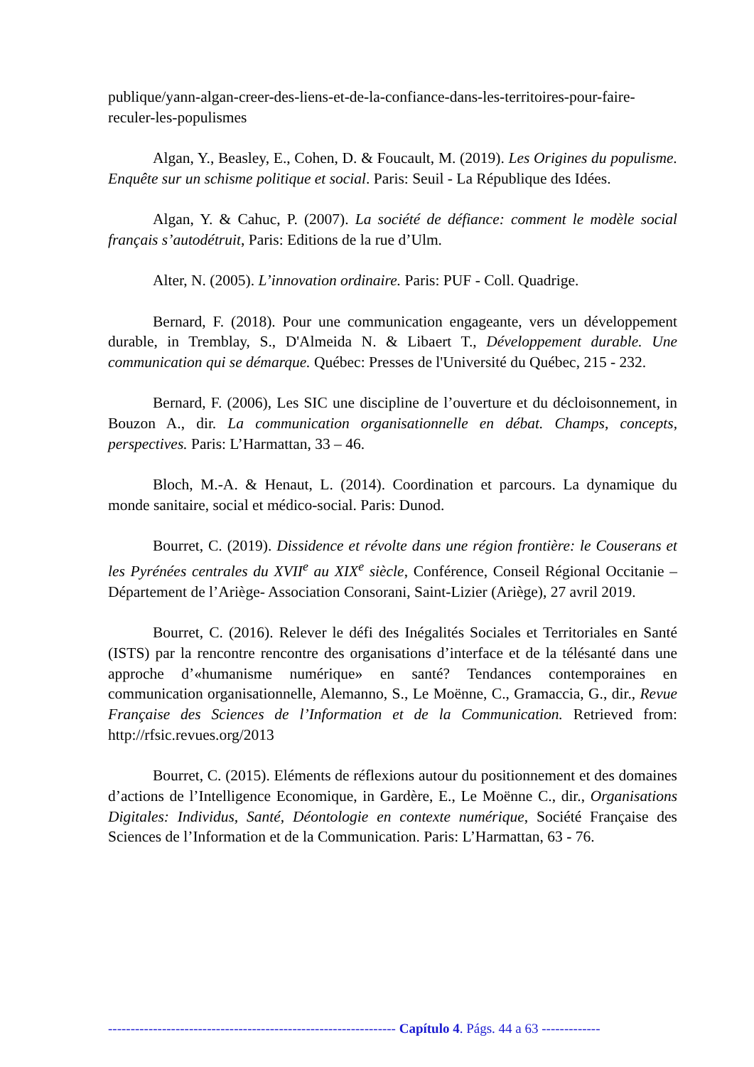publique/yann-algan-creer-des-liens-et-de-la-confiance-dans-les-territoires-pour-faire-reculer-les-populismes
Algan, Y., Beasley, E., Cohen, D. & Foucault, M. (2019). Les Origines du populisme. Enquête sur un schisme politique et social. Paris: Seuil - La République des Idées.
Algan, Y. & Cahuc, P. (2007). La société de défiance: comment le modèle social français s’autodétruit, Paris: Editions de la rue d’Ulm.
Alter, N. (2005). L’innovation ordinaire. Paris: PUF - Coll. Quadrige.
Bernard, F. (2018). Pour une communication engageante, vers un développement durable, in Tremblay, S., D'Almeida N. & Libaert T., Développement durable. Une communication qui se démarque. Québec: Presses de l'Université du Québec, 215 - 232.
Bernard, F. (2006), Les SIC une discipline de l’ouverture et du décloisonnement, in Bouzon A., dir. La communication organisationnelle en débat. Champs, concepts, perspectives. Paris: L’Harmattan, 33 – 46.
Bloch, M.-A. & Henaut, L. (2014). Coordination et parcours. La dynamique du monde sanitaire, social et médico-social. Paris: Dunod.
Bourret, C. (2019). Dissidence et révolte dans une région frontière: le Couserans et les Pyrénées centrales du XVII<sup>e</sup> au XIX<sup>e</sup> siècle, Conférence, Conseil Régional Occitanie –Département de l’Ariège- Association Consorani, Saint-Lizier (Ariège), 27 avril 2019.
Bourret, C. (2016). Relever le défi des Inégalités Sociales et Territoriales en Santé (ISTS) par la rencontre rencontre des organisations d’interface et de la télésanté dans une approche d’«humanisme numérique» en santé? Tendances contemporaines en communication organisationnelle, Alemanno, S., Le Moënne, C., Gramaccia, G., dir., Revue Française des Sciences de l’Information et de la Communication. Retrieved from: http://rfsic.revues.org/2013
Bourret, C. (2015). Eléments de réflexions autour du positionnement et des domaines d’actions de l’Intelligence Economique, in Gardère, E., Le Moënne C., dir., Organisations Digitales: Individus, Santé, Déontologie en contexte numérique, Société Française des Sciences de l’Information et de la Communication. Paris: L’Harmattan, 63 - 76.
---------------------------------------------------------------- Capítulo 4. Págs. 44 a 63 -------------